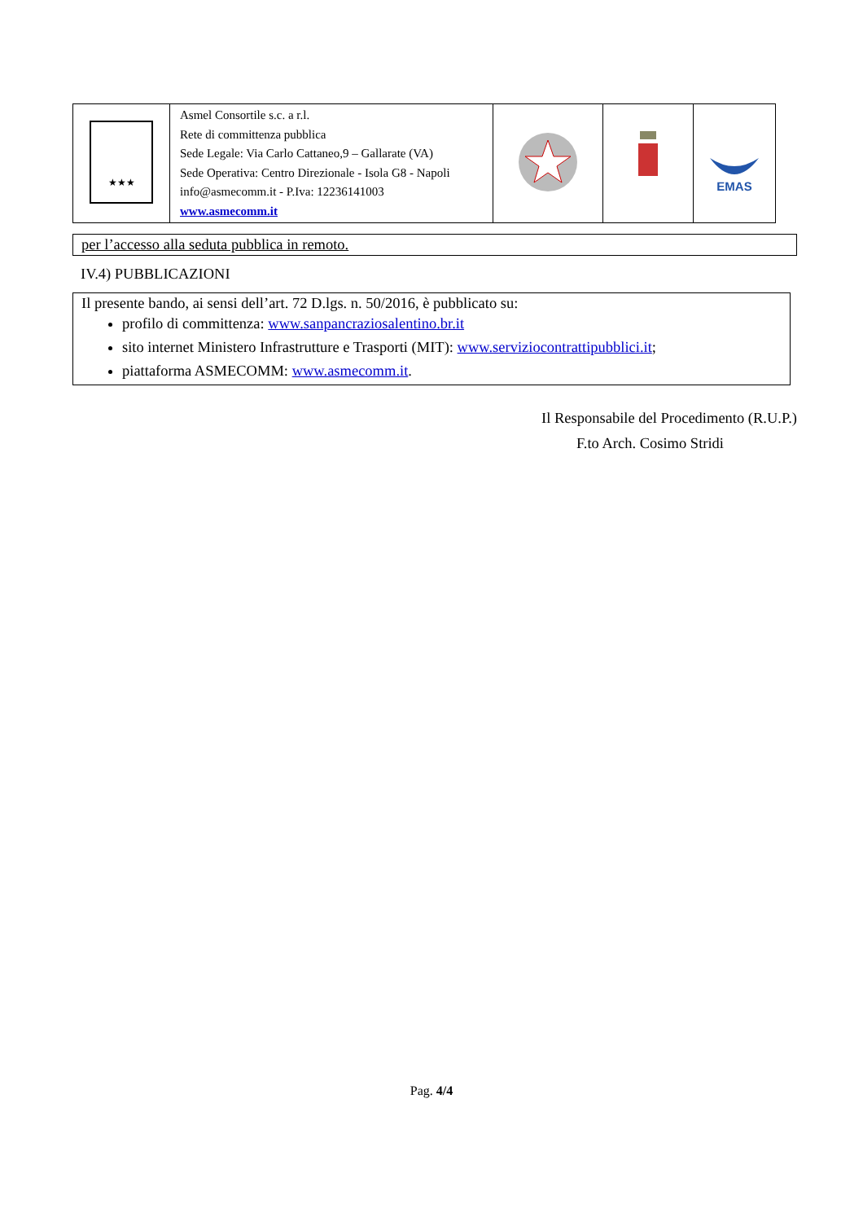| ★★★ | Asmel Consortile s.c. a r.l. Rete di committenza pubblica Sede Legale: Via Carlo Cattaneo,9 – Gallarate (VA) Sede Operativa: Centro Direzionale - Isola G8 - Napoli info@asmecomm.it - P.Iva: 12236141003 www.asmecomm.it | | | EMAS |
per l’accesso alla seduta pubblica in remoto.
IV.4) PUBBLICAZIONI
Il presente bando, ai sensi dell’art. 72 D.lgs. n. 50/2016, è pubblicato su:
profilo di committenza: www.sanpancraziosalentino.br.it
sito internet Ministero Infrastrutture e Trasporti (MIT): www.serviziocontrattipubblici.it;
piattaforma ASMECOMM: www.asmecomm.it.
Il Responsabile del Procedimento (R.U.P.)
F.to Arch. Cosimo Stridi
Pag. 4/4